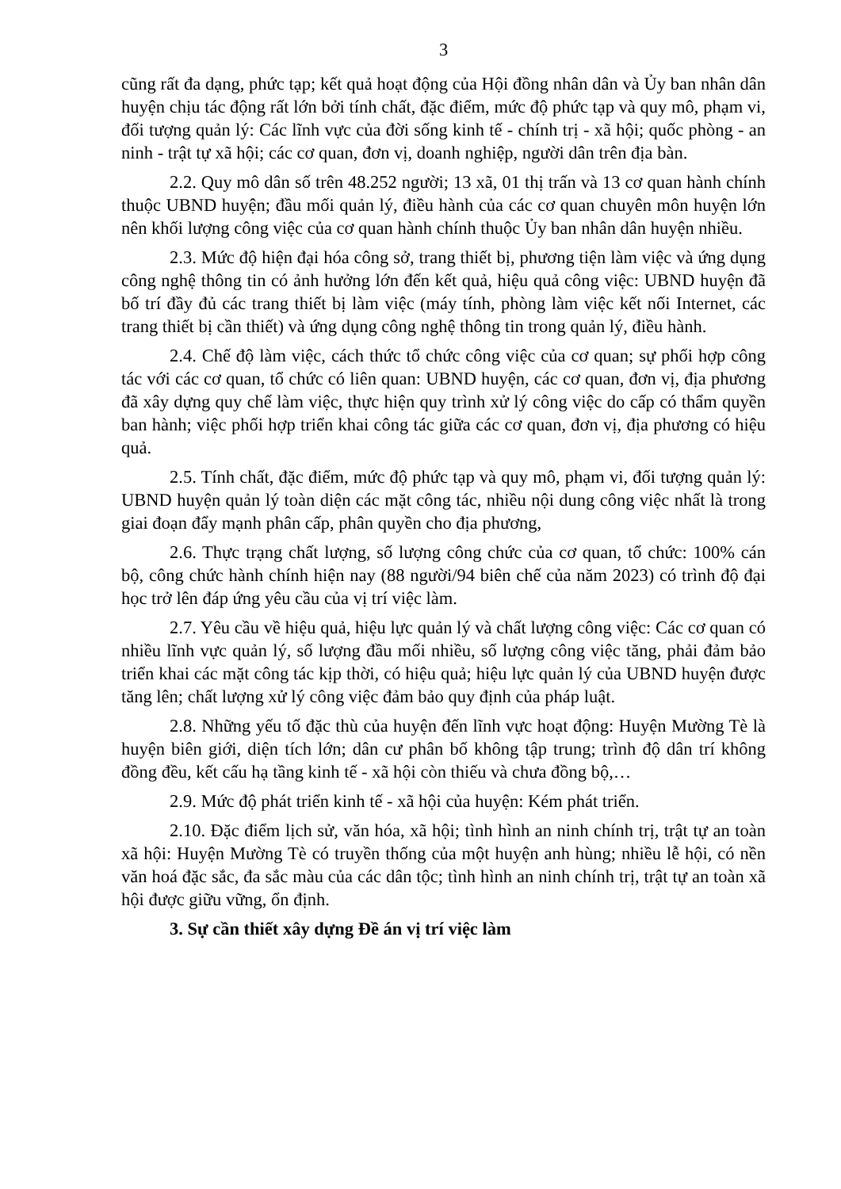3
cũng rất đa dạng, phức tạp; kết quả hoạt động của Hội đồng nhân dân và Ủy ban nhân dân huyện chịu tác động rất lớn bởi tính chất, đặc điểm, mức độ phức tạp và quy mô, phạm vi, đối tượng quản lý: Các lĩnh vực của đời sống kinh tế - chính trị - xã hội; quốc phòng - an ninh - trật tự xã hội; các cơ quan, đơn vị, doanh nghiệp, người dân trên địa bàn.
2.2. Quy mô dân số trên 48.252 người; 13 xã, 01 thị trấn và 13 cơ quan hành chính thuộc UBND huyện; đầu mối quản lý, điều hành của các cơ quan chuyên môn huyện lớn nên khối lượng công việc của cơ quan hành chính thuộc Ủy ban nhân dân huyện nhiều.
2.3. Mức độ hiện đại hóa công sở, trang thiết bị, phương tiện làm việc và ứng dụng công nghệ thông tin có ảnh hưởng lớn đến kết quả, hiệu quả công việc: UBND huyện đã bố trí đầy đủ các trang thiết bị làm việc (máy tính, phòng làm việc kết nối Internet, các trang thiết bị cần thiết) và ứng dụng công nghệ thông tin trong quản lý, điều hành.
2.4. Chế độ làm việc, cách thức tổ chức công việc của cơ quan; sự phối hợp công tác với các cơ quan, tổ chức có liên quan: UBND huyện, các cơ quan, đơn vị, địa phương đã xây dựng quy chế làm việc, thực hiện quy trình xử lý công việc do cấp có thẩm quyền ban hành; việc phối hợp triển khai công tác giữa các cơ quan, đơn vị, địa phương có hiệu quả.
2.5. Tính chất, đặc điểm, mức độ phức tạp và quy mô, phạm vi, đối tượng quản lý: UBND huyện quản lý toàn diện các mặt công tác, nhiều nội dung công việc nhất là trong giai đoạn đẩy mạnh phân cấp, phân quyền cho địa phương,
2.6. Thực trạng chất lượng, số lượng công chức của cơ quan, tổ chức: 100% cán bộ, công chức hành chính hiện nay (88 người/94 biên chế của năm 2023) có trình độ đại học trở lên đáp ứng yêu cầu của vị trí việc làm.
2.7. Yêu cầu về hiệu quả, hiệu lực quản lý và chất lượng công việc: Các cơ quan có nhiều lĩnh vực quản lý, số lượng đầu mối nhiều, số lượng công việc tăng, phải đảm bảo triển khai các mặt công tác kịp thời, có hiệu quả; hiệu lực quản lý của UBND huyện được tăng lên; chất lượng xử lý công việc đảm bảo quy định của pháp luật.
2.8. Những yếu tố đặc thù của huyện đến lĩnh vực hoạt động: Huyện Mường Tè là huyện biên giới, diện tích lớn; dân cư phân bố không tập trung; trình độ dân trí không đồng đều, kết cấu hạ tầng kinh tế - xã hội còn thiếu và chưa đồng bộ,…
2.9. Mức độ phát triển kinh tế - xã hội của huyện: Kém phát triển.
2.10. Đặc điểm lịch sử, văn hóa, xã hội; tình hình an ninh chính trị, trật tự an toàn xã hội: Huyện Mường Tè có truyền thống của một huyện anh hùng; nhiều lễ hội, có nền văn hoá đặc sắc, đa sắc màu của các dân tộc; tình hình an ninh chính trị, trật tự an toàn xã hội được giữu vững, ổn định.
3. Sự cần thiết xây dựng Đề án vị trí việc làm